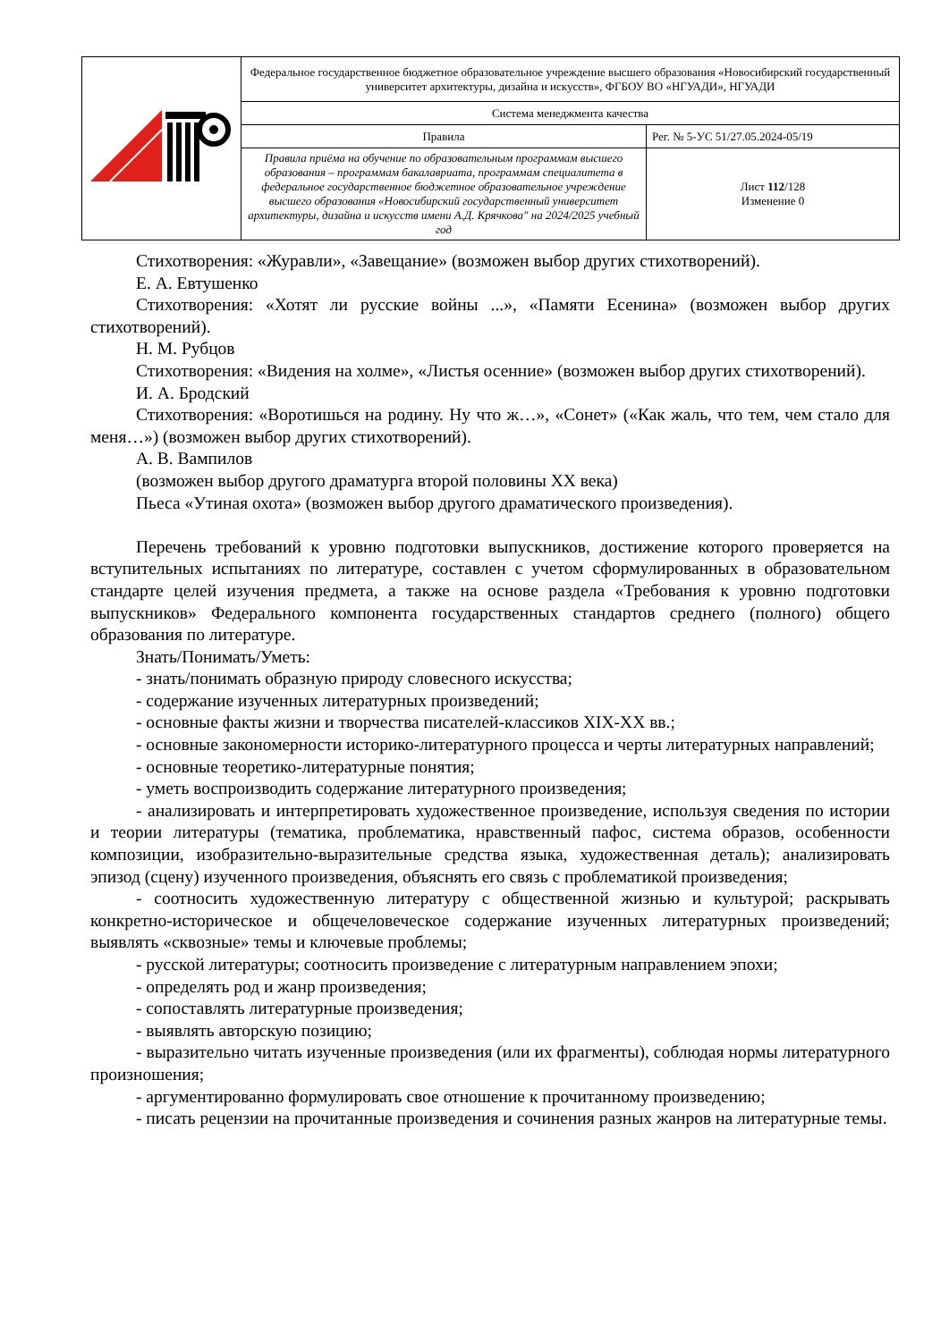| | Федеральное государственное бюджетное образовательное учреждение высшего образования «Новосибирский государственный университет архитектуры, дизайна и искусств», ФГБОУ ВО «НГУАДИ», НГУАДИ | |
| | Система менеджмента качества | |
| | Правила | Рег. № 5-УС 51/27.05.2024-05/19 |
| | Правила приёма на обучение по образовательным программам высшего образования – программам бакалавриата, программам специалитета в федеральное государственное бюджетное образовательное учреждение высшего образования «Новосибирский государственный университет архитектуры, дизайна и искусств имени А.Д. Крячкова" на 2024/2025 учебный год | Лист 112 /128 Изменение 0 |
Стихотворения: «Журавли», «Завещание» (возможен выбор других стихотворений).
Е. А. Евтушенко
Стихотворения: «Хотят ли русские войны ...», «Памяти Есенина» (возможен выбор других стихотворений).
Н. М. Рубцов
Стихотворения: «Видения на холме», «Листья осенние» (возможен выбор других стихотворений).
И. А. Бродский
Стихотворения: «Воротишься на родину. Ну что ж…», «Сонет» («Как жаль, что тем, чем стало для меня…») (возможен выбор других стихотворений).
А. В. Вампилов
(возможен выбор другого драматурга второй половины XX века)
Пьеса «Утиная охота» (возможен выбор другого драматического произведения).
Перечень требований к уровню подготовки выпускников, достижение которого проверяется на вступительных испытаниях по литературе, составлен с учетом сформулированных в образовательном стандарте целей изучения предмета, а также на основе раздела «Требования к уровню подготовки выпускников» Федерального компонента государственных стандартов среднего (полного) общего образования по литературе.
Знать/Понимать/Уметь:
- знать/понимать образную природу словесного искусства;
- содержание изученных литературных произведений;
- основные факты жизни и творчества писателей-классиков XIX-XX вв.;
- основные закономерности историко-литературного процесса и черты литературных направлений;
- основные теоретико-литературные понятия;
- уметь воспроизводить содержание литературного произведения;
- анализировать и интерпретировать художественное произведение, используя сведения по истории и теории литературы (тематика, проблематика, нравственный пафос, система образов, особенности композиции, изобразительно-выразительные средства языка, художественная деталь); анализировать эпизод (сцену) изученного произведения, объяснять его связь с проблематикой произведения;
- соотносить художественную литературу с общественной жизнью и культурой; раскрывать конкретно-историческое и общечеловеческое содержание изученных литературных произведений; выявлять «сквозные» темы и ключевые проблемы;
- русской литературы; соотносить произведение с литературным направлением эпохи;
- определять род и жанр произведения;
- сопоставлять литературные произведения;
- выявлять авторскую позицию;
- выразительно читать изученные произведения (или их фрагменты), соблюдая нормы литературного произношения;
- аргументированно формулировать свое отношение к прочитанному произведению;
- писать рецензии на прочитанные произведения и сочинения разных жанров на литературные темы.